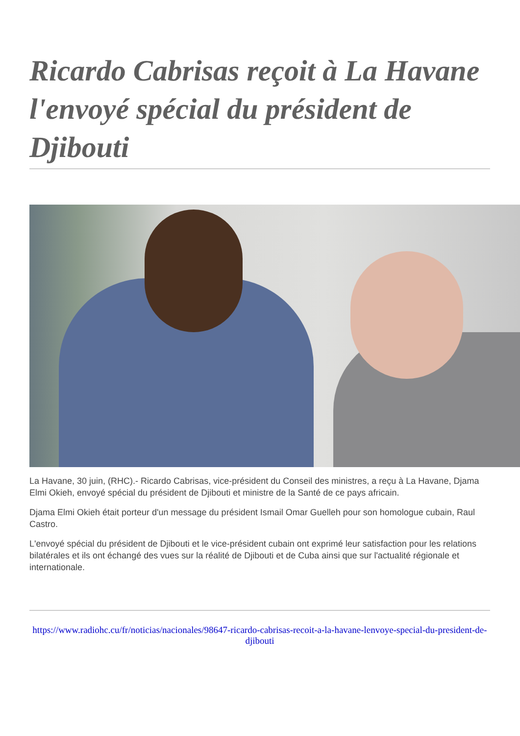Ricardo Cabrisas reçoit à La Havane l'envoyé spécial du président de Djibouti
La Havane, 30 juin, (RHC).- Ricardo Cabrisas, vice-président du Conseil des ministres, a reçu à La Havane, Djama Elmi Okieh, envoyé spécial du président de Djibouti et ministre de la Santé de ce pays africain.
Djama Elmi Okieh était porteur d'un message du président Ismail Omar Guelleh pour son homologue cubain, Raul Castro.
L'envoyé spécial du président de Djibouti et le vice-président cubain ont exprimé leur satisfaction pour les relations bilatérales et ils ont échangé des vues sur la réalité de Djibouti et de Cuba ainsi que sur l'actualité régionale et internationale.
https://www.radiohc.cu/fr/noticias/nacionales/98647-ricardo-cabrisas-recoit-a-la-havane-lenvoye-special-du-president-de-djibouti